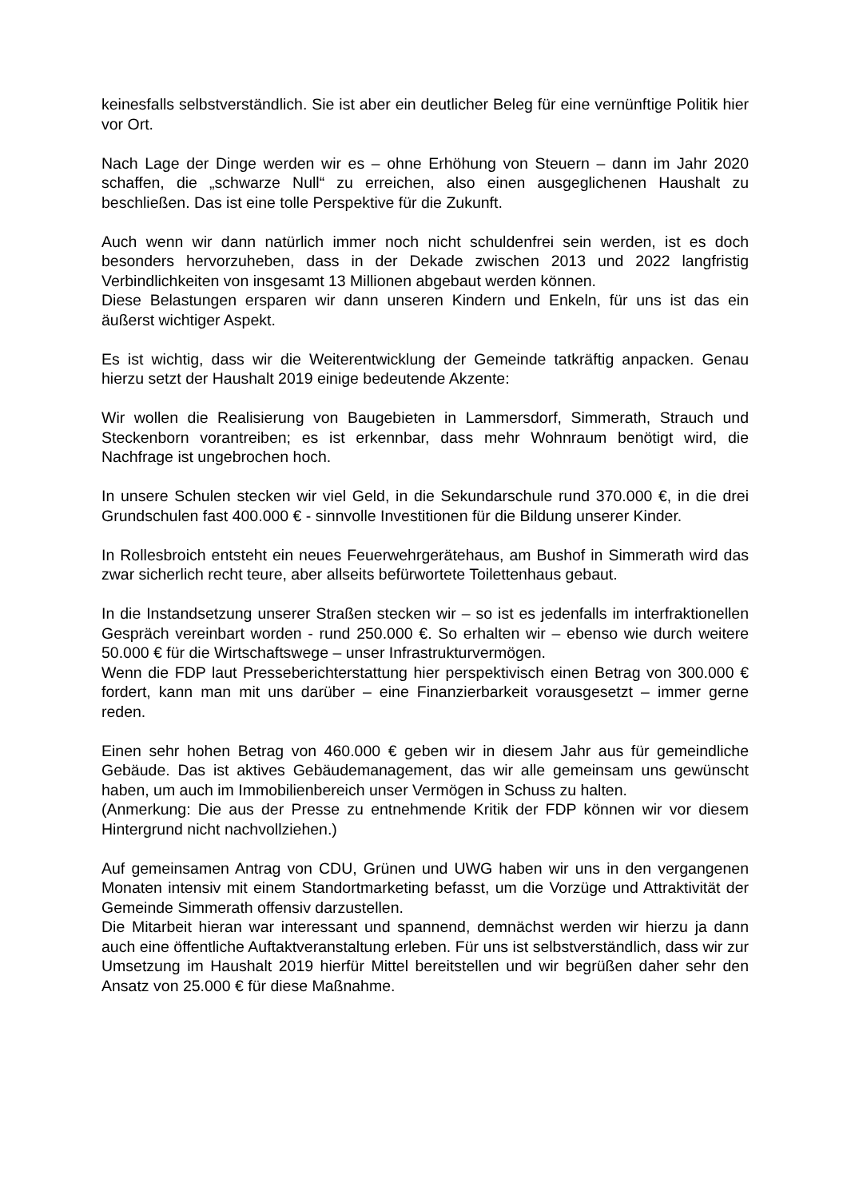keinesfalls selbstverständlich. Sie ist aber ein deutlicher Beleg für eine vernünftige Politik hier vor Ort.
Nach Lage der Dinge werden wir es – ohne Erhöhung von Steuern – dann im Jahr 2020 schaffen, die „schwarze Null“ zu erreichen, also einen ausgeglichenen Haushalt zu beschließen. Das ist eine tolle Perspektive für die Zukunft.
Auch wenn wir dann natürlich immer noch nicht schuldenfrei sein werden, ist es doch besonders hervorzuheben, dass in der Dekade zwischen 2013 und 2022 langfristig Verbindlichkeiten von insgesamt 13 Millionen abgebaut werden können.
Diese Belastungen ersparen wir dann unseren Kindern und Enkeln, für uns ist das ein äußerst wichtiger Aspekt.
Es ist wichtig, dass wir die Weiterentwicklung der Gemeinde tatkräftig anpacken. Genau hierzu setzt der Haushalt 2019 einige bedeutende Akzente:
Wir wollen die Realisierung von Baugebieten in Lammersdorf, Simmerath, Strauch und Steckenborn vorantreiben; es ist erkennbar, dass mehr Wohnraum benötigt wird, die Nachfrage ist ungebrochen hoch.
In unsere Schulen stecken wir viel Geld, in die Sekundarschule rund 370.000 €, in die drei Grundschulen fast 400.000 € - sinnvolle Investitionen für die Bildung unserer Kinder.
In Rollesbroich entsteht ein neues Feuerwehrgerätehaus, am Bushof in Simmerath wird das zwar sicherlich recht teure, aber allseits befürwortete Toilettenhaus gebaut.
In die Instandsetzung unserer Straßen stecken wir – so ist es jedenfalls im interfraktionellen Gespräch vereinbart worden - rund 250.000 €. So erhalten wir – ebenso wie durch weitere 50.000 € für die Wirtschaftswege – unser Infrastrukturvermögen.
Wenn die FDP laut Presseberichterstattung hier perspektivisch einen Betrag von 300.000 € fordert, kann man mit uns darüber – eine Finanzierbarkeit vorausgesetzt – immer gerne reden.
Einen sehr hohen Betrag von 460.000 € geben wir in diesem Jahr aus für gemeindliche Gebäude. Das ist aktives Gebäudemanagement, das wir alle gemeinsam uns gewünscht haben, um auch im Immobilienbereich unser Vermögen in Schuss zu halten.
(Anmerkung: Die aus der Presse zu entnehmende Kritik der FDP können wir vor diesem Hintergrund nicht nachvollziehen.)
Auf gemeinsamen Antrag von CDU, Grünen und UWG haben wir uns in den vergangenen Monaten intensiv mit einem Standortmarketing befasst, um die Vorzüge und Attraktivität der Gemeinde Simmerath offensiv darzustellen.
Die Mitarbeit hieran war interessant und spannend, demnächst werden wir hierzu ja dann auch eine öffentliche Auftaktveranstaltung erleben. Für uns ist selbstverständlich, dass wir zur Umsetzung im Haushalt 2019 hierfür Mittel bereitstellen und wir begrüßen daher sehr den Ansatz von 25.000 € für diese Maßnahme.